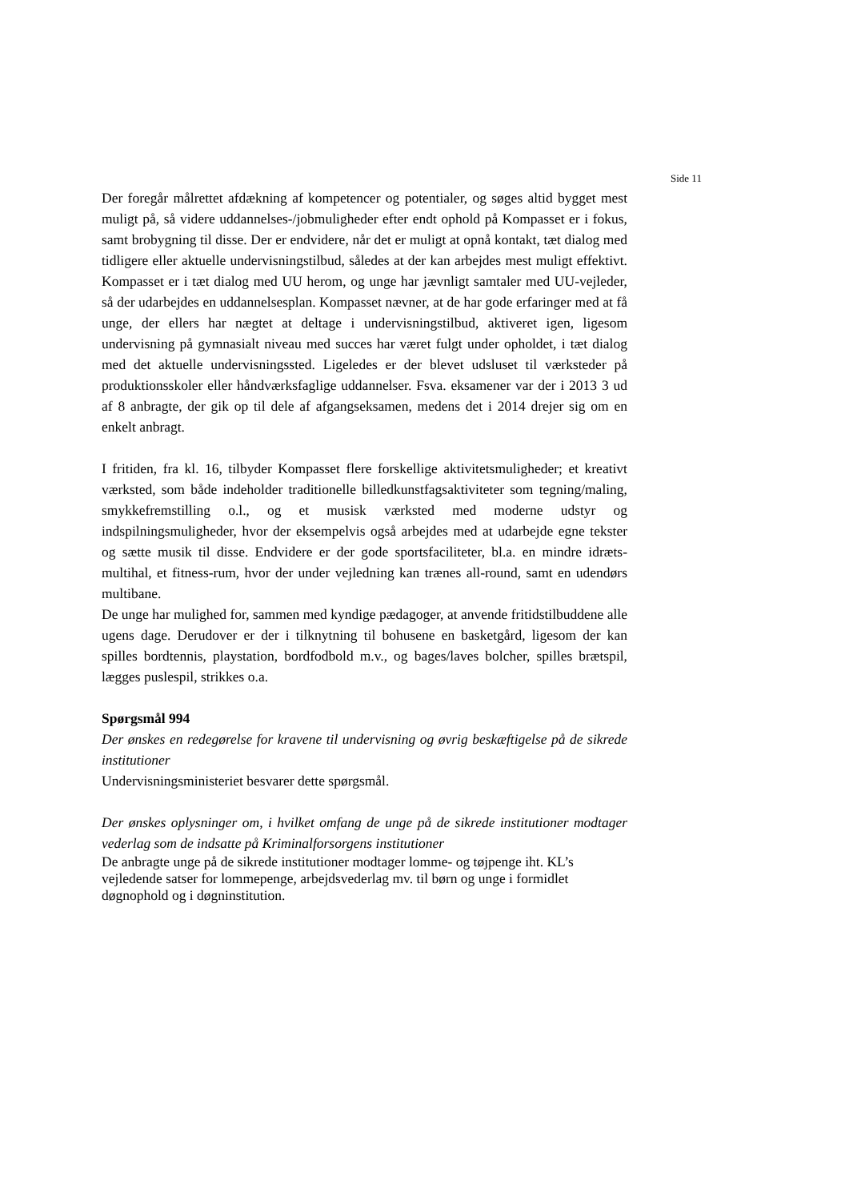Side 11
Der foregår målrettet afdækning af kompetencer og potentialer, og søges altid bygget mest muligt på, så videre uddannelses-/jobmuligheder efter endt ophold på Kompasset er i fokus, samt brobygning til disse. Der er endvidere, når det er muligt at opnå kontakt, tæt dialog med tidligere eller aktuelle undervisningstilbud, således at der kan arbejdes mest muligt effektivt. Kompasset er i tæt dialog med UU herom, og unge har jævnligt samtaler med UU-vejleder, så der udarbejdes en uddannelsesplan. Kompasset nævner, at de har gode erfaringer med at få unge, der ellers har nægtet at deltage i undervisningstilbud, aktiveret igen, ligesom undervisning på gymnasialt niveau med succes har været fulgt under opholdet, i tæt dialog med det aktuelle undervisningssted. Ligeledes er der blevet udsluset til værksteder på produktionsskoler eller håndværksfaglige uddannelser. Fsva. eksamener var der i 2013 3 ud af 8 anbragte, der gik op til dele af afgangseksamen, medens det i 2014 drejer sig om en enkelt anbragt.
I fritiden, fra kl. 16, tilbyder Kompasset flere forskellige aktivitetsmuligheder; et kreativt værksted, som både indeholder traditionelle billedkunstfagsaktiviteter som tegning/maling, smykkefremstilling o.l., og et musisk værksted med moderne udstyr og indspilningsmuligheder, hvor der eksempelvis også arbejdes med at udarbejde egne tekster og sætte musik til disse. Endvidere er der gode sportsfaciliteter, bl.a. en mindre idræts-multihal, et fitness-rum, hvor der under vejledning kan trænes all-round, samt en udendørs multibane.
De unge har mulighed for, sammen med kyndige pædagoger, at anvende fritidstilbuddene alle ugens dage. Derudover er der i tilknytning til bohusene en basketgård, ligesom der kan spilles bordtennis, playstation, bordfodbold m.v., og bages/laves bolcher, spilles brætspil, lægges puslespil, strikkes o.a.
Spørgsmål 994
Der ønskes en redegørelse for kravene til undervisning og øvrig beskæftigelse på de sikrede institutioner
Undervisningsministeriet besvarer dette spørgsmål.
Der ønskes oplysninger om, i hvilket omfang de unge på de sikrede institutioner modtager vederlag som de indsatte på Kriminalforsorgens institutioner
De anbragte unge på de sikrede institutioner modtager lomme- og tøjpenge iht. KL’s vejledende satser for lommepenge, arbejdsvederlag mv. til børn og unge i formidlet døgnophold og i døgninstitution.